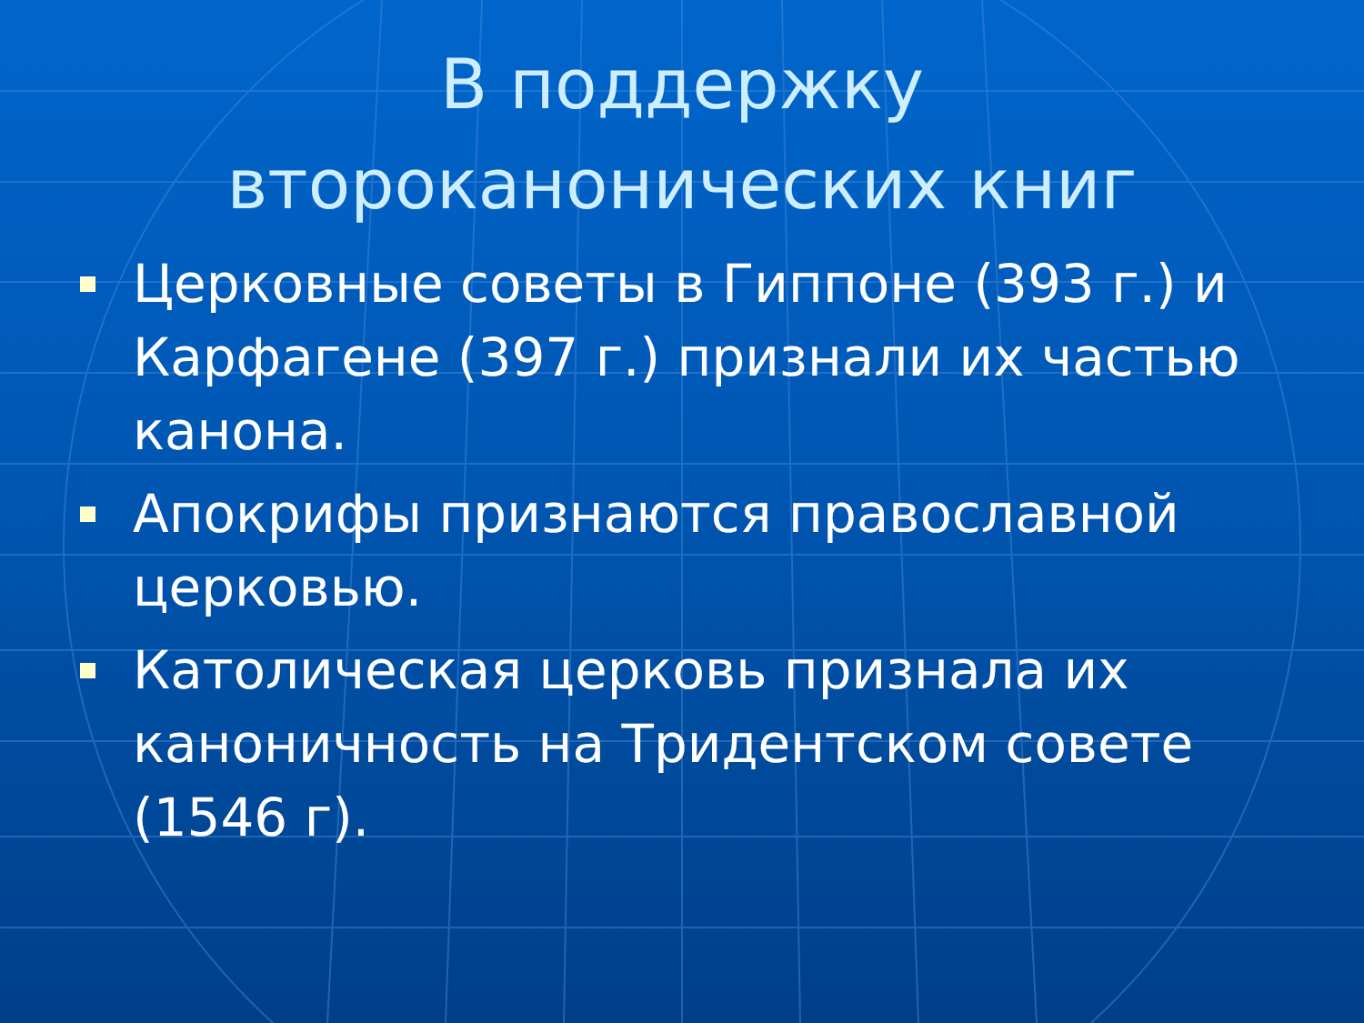В поддержку
второканонических книг
Церковные советы в Гиппоне (393 г.) и Карфагене (397 г.) признали их частью канона.
Апокрифы признаются православной церковью.
Католическая церковь признала их каноничность на Тридентском совете (1546 г).